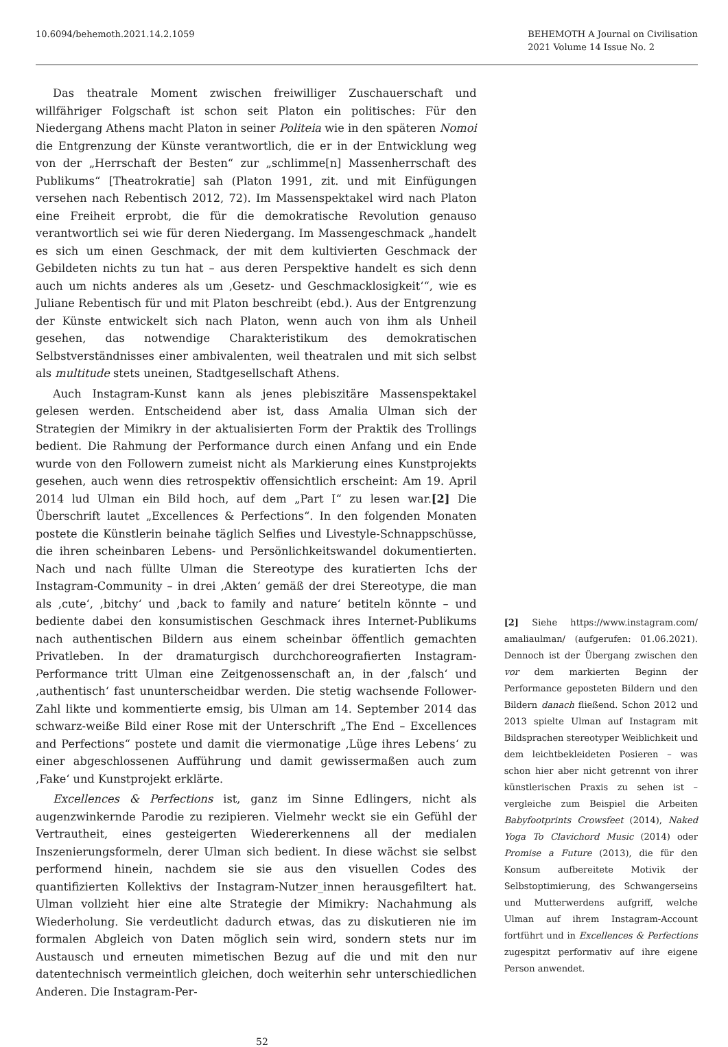10.6094/behemoth.2021.14.2.1059
BEHEMOTH A Journal on Civilisation
2021 Volume 14 Issue No. 2
Das theatrale Moment zwischen freiwilliger Zuschauerschaft und willfähriger Folgschaft ist schon seit Platon ein politisches: Für den Niedergang Athens macht Platon in seiner Politeia wie in den späteren Nomoi die Entgrenzung der Künste verantwortlich, die er in der Entwicklung weg von der „Herrschaft der Besten“ zur „schlimme[n] Massenherrschaft des Publikums“ [Theatrokratie] sah (Platon 1991, zit. und mit Einfügungen versehen nach Rebentisch 2012, 72). Im Massenspektakel wird nach Platon eine Freiheit erprobt, die für die demokratische Revolution genauso verantwortlich sei wie für deren Niedergang. Im Massengeschmack „handelt es sich um einen Geschmack, der mit dem kultivierten Geschmack der Gebildeten nichts zu tun hat – aus deren Perspektive handelt es sich denn auch um nichts anderes als um ‚Gesetz- und Geschmacklosigkeit‘“, wie es Juliane Rebentisch für und mit Platon beschreibt (ebd.). Aus der Entgrenzung der Künste entwickelt sich nach Platon, wenn auch von ihm als Unheil gesehen, das notwendige Charakteristikum des demokratischen Selbstverständnisses einer ambivalenten, weil theatralen und mit sich selbst als multitude stets uneinen, Stadtgesellschaft Athens.
Auch Instagram-Kunst kann als jenes plebiszitäre Massenspektakel gelesen werden. Entscheidend aber ist, dass Amalia Ulman sich der Strategien der Mimikry in der aktualisierten Form der Praktik des Trollings bedient. Die Rahmung der Performance durch einen Anfang und ein Ende wurde von den Followern zumeist nicht als Markierung eines Kunstprojekts gesehen, auch wenn dies retrospektiv offensichtlich erscheint: Am 19. April 2014 lud Ulman ein Bild hoch, auf dem „Part I“ zu lesen war.[2] Die Überschrift lautet „Excellences & Perfections“. In den folgenden Monaten postete die Künstlerin beinahe täglich Selfies und Livestyle-Schnappschüsse, die ihren scheinbaren Lebens- und Persönlichkeitswandel dokumentierten. Nach und nach füllte Ulman die Stereotype des kuratierten Ichs der Instagram-Community – in drei ‚Akten‘ gemäß der drei Stereotype, die man als ‚cute‘, ‚bitchy‘ und ‚back to family and nature‘ betiteln könnte – und bediente dabei den konsumistischen Geschmack ihres Internet-Publikums nach authentischen Bildern aus einem scheinbar öffentlich gemachten Privatleben. In der dramaturgisch durchchoreografierten Instagram-Performance tritt Ulman eine Zeitgenossenschaft an, in der ‚falsch‘ und ‚authentisch‘ fast ununterscheidbar werden. Die stetig wachsende Follower-Zahl likte und kommentierte emsig, bis Ulman am 14. September 2014 das schwarz-weiße Bild einer Rose mit der Unterschrift „The End – Excellences and Perfections“ postete und damit die viermonatige ‚Lüge ihres Lebens‘ zu einer abgeschlossenen Aufführung und damit gewissermaßen auch zum ‚Fake‘ und Kunstprojekt erklärte.
Excellences & Perfections ist, ganz im Sinne Edlingers, nicht als augenzwinkernde Parodie zu rezipieren. Vielmehr weckt sie ein Gefühl der Vertrautheit, eines gesteigerten Wiedererkennens all der medialen Inszenierungsformeln, derer Ulman sich bedient. In diese wächst sie selbst performend hinein, nachdem sie sie aus den visuellen Codes des quantifizierten Kollektivs der Instagram-Nutzer_innen herausgefiltert hat. Ulman vollzieht hier eine alte Strategie der Mimikry: Nachahmung als Wiederholung. Sie verdeutlicht dadurch etwas, das zu diskutieren nie im formalen Abgleich von Daten möglich sein wird, sondern stets nur im Austausch und erneuten mimetischen Bezug auf die und mit den nur datentechnisch vermeintlich gleichen, doch weiterhin sehr unterschiedlichen Anderen. Die Instagram-Per-
[2] Siehe https://www.instagram.com/ amaliaulman/ (aufgerufen: 01.06.2021). Dennoch ist der Übergang zwischen den vor dem markierten Beginn der Performance geposteten Bildern und den Bildern danach fließend. Schon 2012 und 2013 spielte Ulman auf Instagram mit Bildsprachen stereotyper Weiblichkeit und dem leichtbekleideten Posieren – was schon hier aber nicht getrennt von ihrer künstlerischen Praxis zu sehen ist – vergleiche zum Beispiel die Arbeiten Babyfootprints Crowsfeet (2014), Naked Yoga To Clavichord Music (2014) oder Promise a Future (2013), die für den Konsum aufbereitete Motivik der Selbstoptimierung, des Schwangerseins und Mutterwerdens aufgriff, welche Ulman auf ihrem Instagram-Account fortführt und in Excellences & Perfections zugespitzt performativ auf ihre eigene Person anwendet.
52